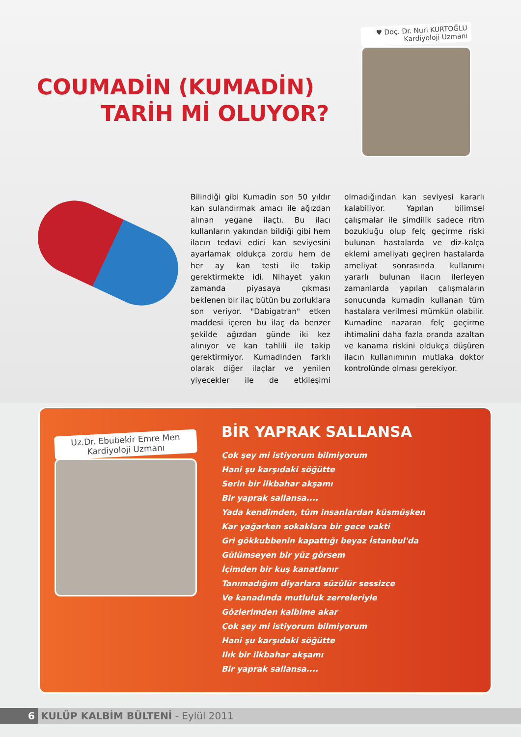COUMADİN (KUMADİN)
TARİH Mİ OLUYOR?
♥ Doç. Dr. Nuri KURTOĞLU
Kardiyoloji Uzmanı
Bilindiği gibi Kumadin son 50 yıldır kan sulandırmak amacı ile ağızdan alınan yegane ilaçtı. Bu ilacı kullanların yakından bildiği gibi hem ilacın tedavi edici kan seviyesini ayarlamak oldukça zordu hem de her ay kan testi ile takip gerektirmekte idi. Nihayet yakın zamanda piyasaya çıkması beklenen bir ilaç bütün bu zorluklara son veriyor. "Dabigatran" etken maddesi içeren bu ilaç da benzer şekilde ağızdan günde iki kez alınıyor ve kan tahlili ile takip gerektirmiyor. Kumadinden farklı olarak diğer ilaçlar ve yenilen yiyecekler ile de etkileşimi olmadığından kan seviyesi kararlı kalabiliyor. Yapılan bilimsel çalışmalar ile şimdilik sadece ritm bozukluğu olup felç geçirme riski bulunan hastalarda ve diz-kalça eklemi ameliyatı geçiren hastalarda ameliyat sonrasında kullanımı yararlı bulunan ilacın ilerleyen zamanlarda yapılan çalışmaların sonucunda kumadin kullanan tüm hastalara verilmesi mümkün olabilir. Kumadine nazaran felç geçirme ihtimalini daha fazla oranda azaltan ve kanama riskini oldukça düşüren ilacın kullanımının mutlaka doktor kontrolünde olması gerekiyor.
Uz.Dr. Ebubekir Emre Men
Kardiyoloji Uzmanı
BİR YAPRAK SALLANSA
Çok şey mi istiyorum bilmiyorum
Hani şu karşıdaki söğütte
Serin bir ilkbahar akşamı
Bir yaprak sallansa....
Yada kendimden, tüm insanlardan küsmüşken
Kar yağarken sokaklara bir gece vakti
Gri gökkubbenin kapattığı beyaz İstanbul'da
Gülümseyen bir yüz görsem
İçimden bir kuş kanatlanır
Tanımadığım diyarlara süzülür sessizce
Ve kanadında mutluluk zerreleriyle
Gözlerimden kalbime akar
Çok şey mi istiyorum bilmiyorum
Hani şu karşıdaki söğütte
Ilık bir ilkbahar akşamı
Bir yaprak sallansa....
6 KULÜP KALBİM BÜLTENİ - Eylül 2011